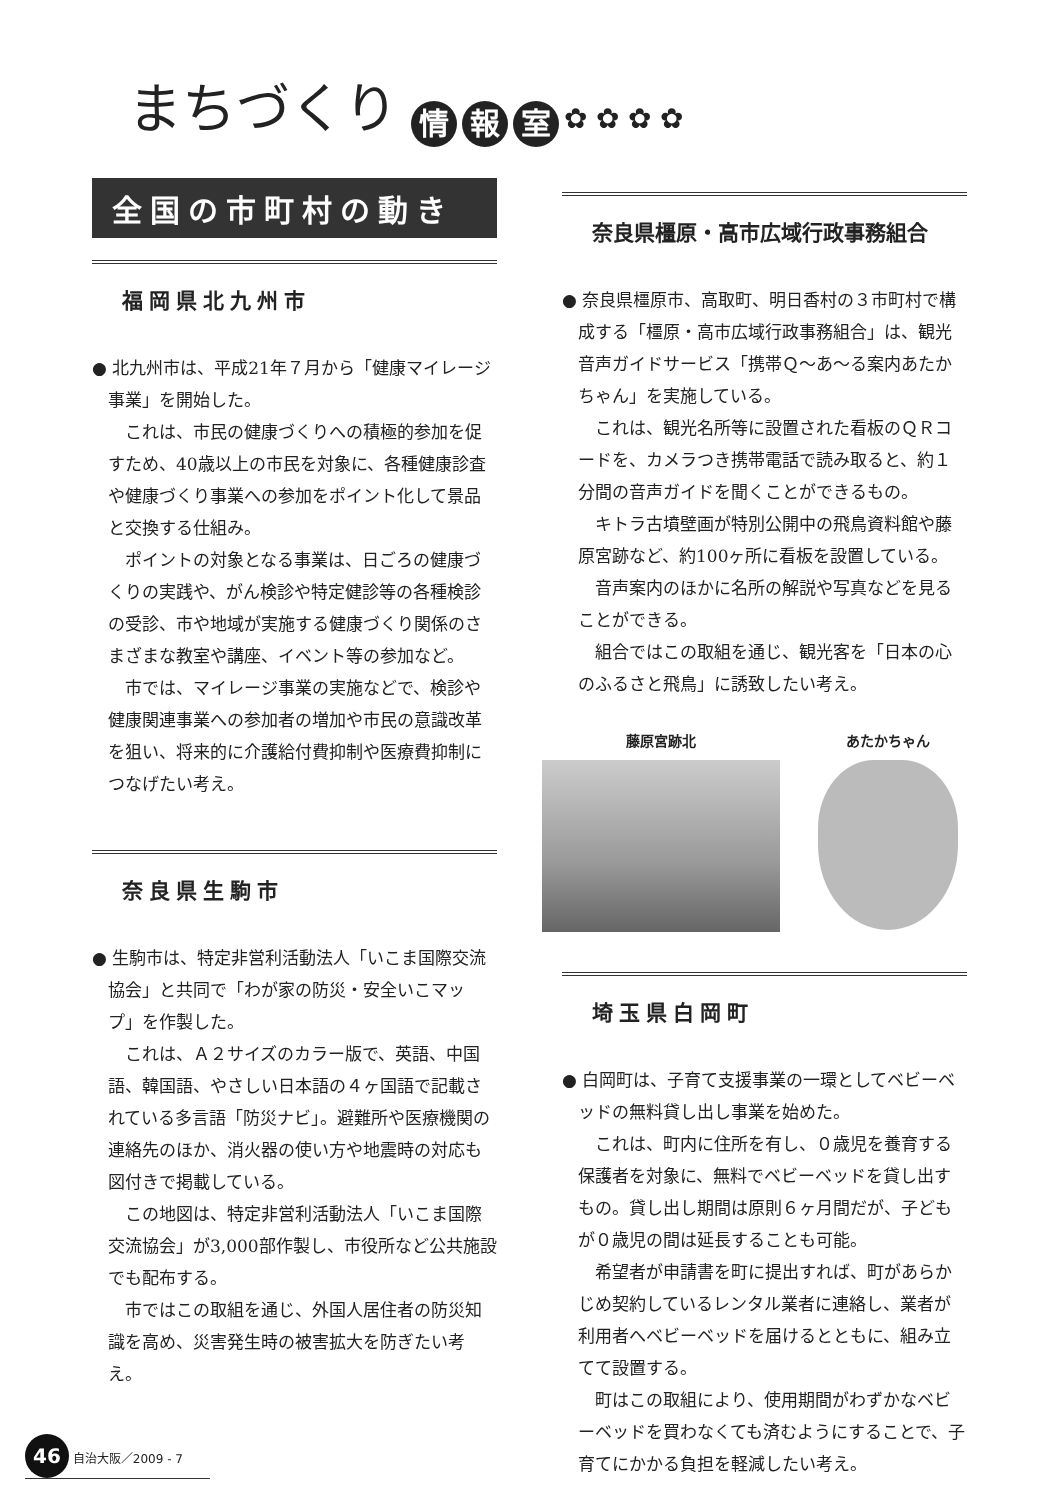まちづくり
情 報 室 ✿ ✿ ✿ ✿
全国の市町村の動き
福岡県北九州市
● 北九州市は、平成21年７月から「健康マイレージ事業」を開始した。
これは、市民の健康づくりへの積極的参加を促すため、40歳以上の市民を対象に、各種健康診査や健康づくり事業への参加をポイント化して景品と交換する仕組み。
ポイントの対象となる事業は、日ごろの健康づくりの実践や、がん検診や特定健診等の各種検診の受診、市や地域が実施する健康づくり関係のさまざまな教室や講座、イベント等の参加など。
市では、マイレージ事業の実施などで、検診や健康関連事業への参加者の増加や市民の意識改革を狙い、将来的に介護給付費抑制や医療費抑制につなげたい考え。
奈良県生駒市
● 生駒市は、特定非営利活動法人「いこま国際交流協会」と共同で「わが家の防災・安全いこマップ」を作製した。
これは、Ａ２サイズのカラー版で、英語、中国語、韓国語、やさしい日本語の４ヶ国語で記載されている多言語「防災ナビ」。避難所や医療機関の連絡先のほか、消火器の使い方や地震時の対応も図付きで掲載している。
この地図は、特定非営利活動法人「いこま国際交流協会」が3,000部作製し、市役所など公共施設でも配布する。
市ではこの取組を通じ、外国人居住者の防災知識を高め、災害発生時の被害拡大を防ぎたい考え。
奈良県橿原・高市広域行政事務組合
● 奈良県橿原市、高取町、明日香村の３市町村で構成する「橿原・高市広域行政事務組合」は、観光音声ガイドサービス「携帯Ｑ～あ～る案内あたかちゃん」を実施している。
これは、観光名所等に設置された看板のＱＲコードを、カメラつき携帯電話で読み取ると、約１分間の音声ガイドを聞くことができるもの。
キトラ古墳壁画が特別公開中の飛鳥資料館や藤原宮跡など、約100ヶ所に看板を設置している。
音声案内のほかに名所の解説や写真などを見ることができる。
組合ではこの取組を通じ、観光客を「日本の心のふるさと飛鳥」に誘致したい考え。
藤原宮跡北 あたかちゃん
埼玉県白岡町
● 白岡町は、子育て支援事業の一環としてベビーベッドの無料貸し出し事業を始めた。
これは、町内に住所を有し、０歳児を養育する保護者を対象に、無料でベビーベッドを貸し出すもの。貸し出し期間は原則６ヶ月間だが、子どもが０歳児の間は延長することも可能。
希望者が申請書を町に提出すれば、町があらかじめ契約しているレンタル業者に連絡し、業者が利用者へベビーベッドを届けるとともに、組み立てて設置する。
町はこの取組により、使用期間がわずかなベビーベッドを買わなくても済むようにすることで、子育てにかかる負担を軽減したい考え。
46 自治大阪／2009 - 7